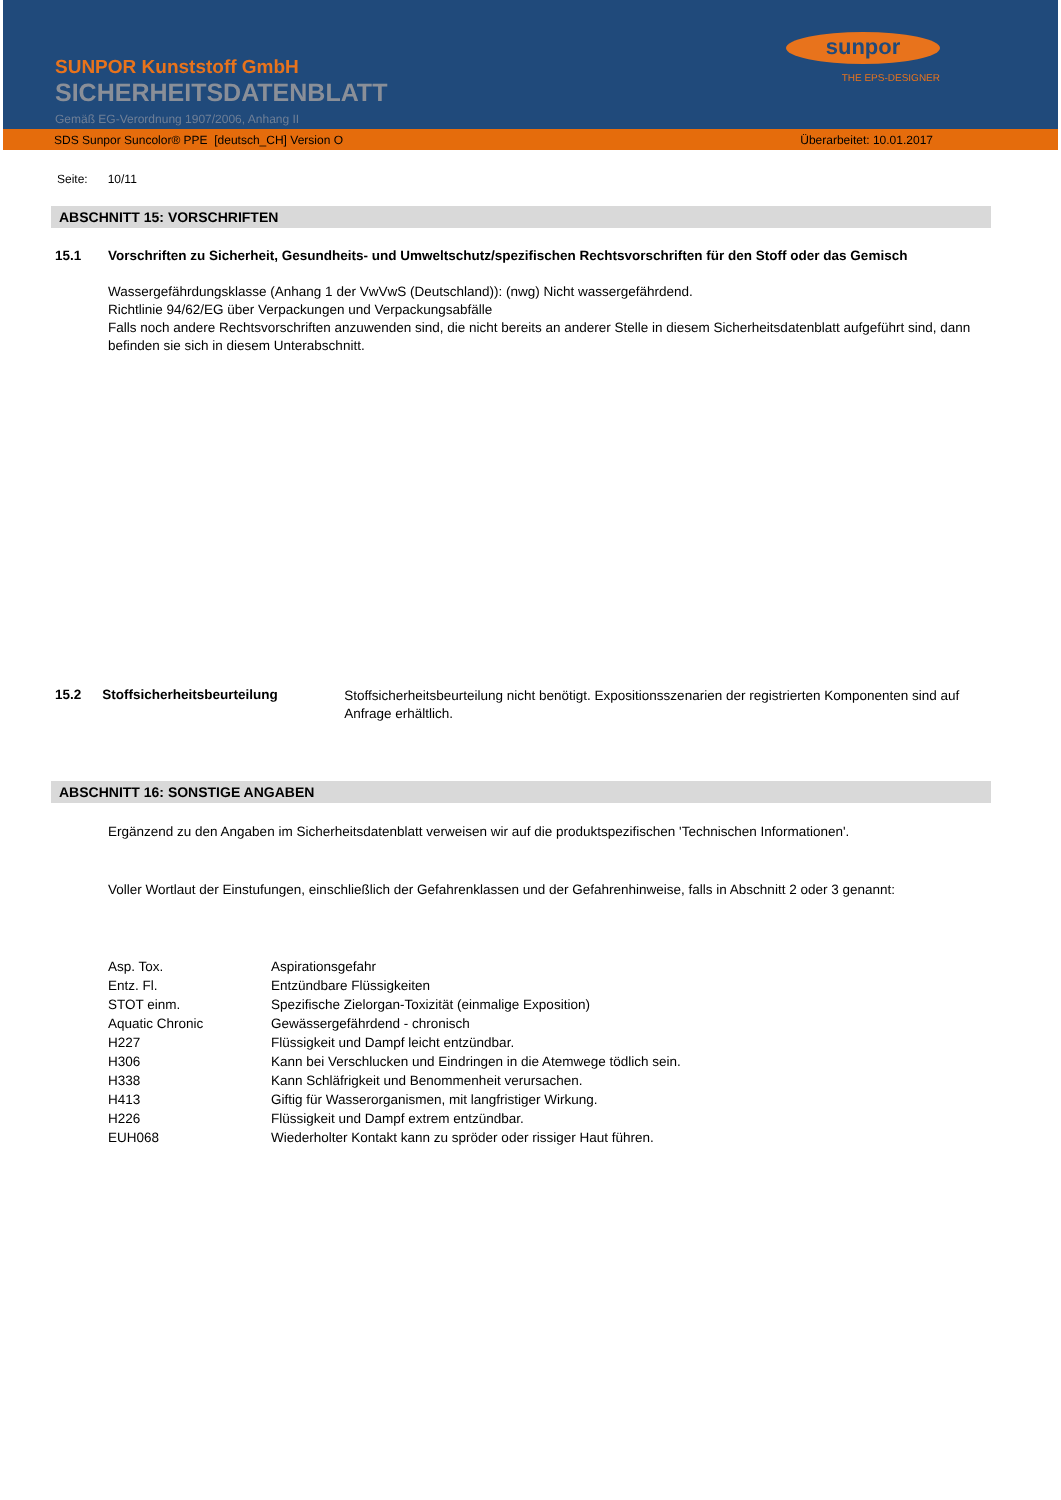SUNPOR Kunststoff GmbH
SICHERHEITSDATENBLATT
Gemäß EG-Verordnung 1907/2006, Anhang II
sunpor
THE EPS-DESIGNER
SDS Sunpor Suncolor® PPE [deutsch_CH] Version O Überarbeitet: 10.01.2017
Seite: 10/11
ABSCHNITT 15: VORSCHRIFTEN
15.1 Vorschriften zu Sicherheit, Gesundheits- und Umweltschutz/spezifischen Rechtsvorschriften für den Stoff oder das Gemisch
Wassergefährdungsklasse (Anhang 1 der VwVwS (Deutschland)): (nwg) Nicht wassergefährdend.
Richtlinie 94/62/EG über Verpackungen und Verpackungsabfälle
Falls noch andere Rechtsvorschriften anzuwenden sind, die nicht bereits an anderer Stelle in diesem Sicherheitsdatenblatt aufgeführt sind, dann befinden sie sich in diesem Unterabschnitt.
15.2 Stoffsicherheitsbeurteilung
Stoffsicherheitsbeurteilung nicht benötigt. Expositionsszenarien der registrierten Komponenten sind auf Anfrage erhältlich.
ABSCHNITT 16: SONSTIGE ANGABEN
Ergänzend zu den Angaben im Sicherheitsdatenblatt verweisen wir auf die produktspezifischen 'Technischen Informationen'.
Voller Wortlaut der Einstufungen, einschließlich der Gefahrenklassen und der Gefahrenhinweise, falls in Abschnitt 2 oder 3 genannt:
| Asp. Tox. | Aspirationsgefahr |
| Entz. Fl. | Entzündbare Flüssigkeiten |
| STOT einm. | Spezifische Zielorgan-Toxizität (einmalige Exposition) |
| Aquatic Chronic | Gewässergefährdend - chronisch |
| H227 | Flüssigkeit und Dampf leicht entzündbar. |
| H306 | Kann bei Verschlucken und Eindringen in die Atemwege tödlich sein. |
| H338 | Kann Schläfrigkeit und Benommenheit verursachen. |
| H413 | Giftig für Wasserorganismen, mit langfristiger Wirkung. |
| H226 | Flüssigkeit und Dampf extrem entzündbar. |
| EUH068 | Wiederholter Kontakt kann zu spröder oder rissiger Haut führen. |